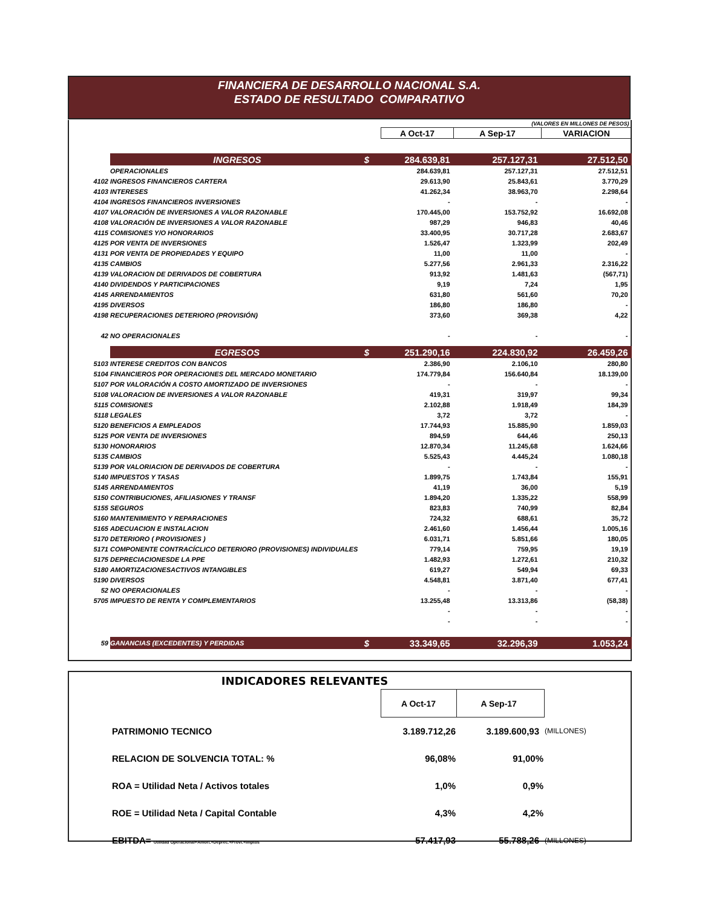FINANCIERA DE DESARROLLO NACIONAL S.A.
ESTADO DE RESULTADO COMPARATIVO
| (VALORES EN MILLONES DE PESOS) | | | | | |
| | | | A Oct-17 | A Sep-17 | VARIACION |
| | INGRESOS | $ | 284.639,81 | 257.127,31 | 27.512,50 |
| | OPERACIONALES | | 284.639,81 | 257.127,31 | 27.512,51 |
| 4102 | INGRESOS FINANCIEROS CARTERA | | 29.613,90 | 25.843,61 | 3.770,29 |
| 4103 | INTERESES | | 41.262,34 | 38.963,70 | 2.298,64 |
| 4104 | INGRESOS FINANCIEROS INVERSIONES | | - | - | - |
| 4107 | VALORACIÓN DE INVERSIONES A VALOR RAZONABLE | | 170.445,00 | 153.752,92 | 16.692,08 |
| 4108 | VALORACIÓN DE INVERSIONES A VALOR RAZONABLE | | 987,29 | 946,83 | 40,46 |
| 4115 | COMISIONES Y/O HONORARIOS | | 33.400,95 | 30.717,28 | 2.683,67 |
| 4125 | POR VENTA DE INVERSIONES | | 1.526,47 | 1.323,99 | 202,49 |
| 4131 | POR VENTA DE PROPIEDADES Y EQUIPO | | 11,00 | 11,00 | - |
| 4135 | CAMBIOS | | 5.277,56 | 2.961,33 | 2.316,22 |
| 4139 | VALORACION DE DERIVADOS DE COBERTURA | | 913,92 | 1.481,63 | (567,71) |
| 4140 | DIVIDENDOS Y PARTICIPACIONES | | 9,19 | 7,24 | 1,95 |
| 4145 | ARRENDAMIENTOS | | 631,80 | 561,60 | 70,20 |
| 4195 | DIVERSOS | | 186,80 | 186,80 | - |
| 4198 | RECUPERACIONES DETERIORO (PROVISIÓN) | | 373,60 | 369,38 | 4,22 |
| 42 | NO OPERACIONALES | | - | - | - |
| | EGRESOS | $ | 251.290,16 | 224.830,92 | 26.459,26 |
| 5103 | INTERESE CREDITOS CON BANCOS | | 2.386,90 | 2.106,10 | 280,80 |
| 5104 | FINANCIEROS POR OPERACIONES DEL MERCADO MONETARIO | | 174.779,84 | 156.640,84 | 18.139,00 |
| 5107 | POR VALORACIÓN A COSTO AMORTIZADO DE INVERSIONES | | - | - | - |
| 5108 | VALORACION DE INVERSIONES A VALOR RAZONABLE | | 419,31 | 319,97 | 99,34 |
| 5115 | COMISIONES | | 2.102,88 | 1.918,49 | 184,39 |
| 5118 | LEGALES | | 3,72 | 3,72 | - |
| 5120 | BENEFICIOS A EMPLEADOS | | 17.744,93 | 15.885,90 | 1.859,03 |
| 5125 | POR VENTA DE INVERSIONES | | 894,59 | 644,46 | 250,13 |
| 5130 | HONORARIOS | | 12.870,34 | 11.245,68 | 1.624,66 |
| 5135 | CAMBIOS | | 5.525,43 | 4.445,24 | 1.080,18 |
| 5139 | POR VALORIACION DE DERIVADOS DE COBERTURA | | - | - | - |
| 5140 | IMPUESTOS Y TASAS | | 1.899,75 | 1.743,84 | 155,91 |
| 5145 | ARRENDAMIENTOS | | 41,19 | 36,00 | 5,19 |
| 5150 | CONTRIBUCIONES, AFILIASIONES Y TRANSF | | 1.894,20 | 1.335,22 | 558,99 |
| 5155 | SEGUROS | | 823,83 | 740,99 | 82,84 |
| 5160 | MANTENIMIENTO Y REPARACIONES | | 724,32 | 688,61 | 35,72 |
| 5165 | ADECUACION E INSTALACION | | 2.461,60 | 1.456,44 | 1.005,16 |
| 5170 | DETERIORO ( PROVISIONES ) | | 6.031,71 | 5.851,66 | 180,05 |
| 5171 | COMPONENTE CONTRACÍCLICO DETERIORO (PROVISIONES) INDIVIDUALES | | 779,14 | 759,95 | 19,19 |
| 5175 | DEPRECIACIONESDE LA PPE | | 1.482,93 | 1.272,61 | 210,32 |
| 5180 | AMORTIZACIONESACTIVOS INTANGIBLES | | 619,27 | 549,94 | 69,33 |
| 5190 | DIVERSOS | | 4.548,81 | 3.871,40 | 677,41 |
| 52 | NO OPERACIONALES | | - | - | - |
| 5705 | IMPUESTO DE RENTA Y COMPLEMENTARIOS | | 13.255,48 | 13.313,86 | (58,38) |
| | | | - | - | - |
| | | | - | - | - |
| 59 | GANANCIAS (EXCEDENTES) Y PERDIDAS | $ | 33.349,65 | 32.296,39 | 1.053,24 |
| INDICADORES RELEVANTES | | | | |
| | | A Oct-17 | A Sep-17 | |
| | PATRIMONIO TECNICO | 3.189.712,26 | 3.189.600,93 | (MILLONES) |
| | RELACION DE SOLVENCIA TOTAL: % | 96,08% | 91,00% | |
| | ROA = Utilidad Neta / Activos totales | 1,0% | 0,9% | |
| | ROE = Utilidad Neta / Capital Contable | 4,3% | 4,2% | |
| | EBITDA= Utilidad Operacional+Amort.+Deprec.+Provi.+Imptos | 57.417,93 | 55.788,26 | (MILLONES) |